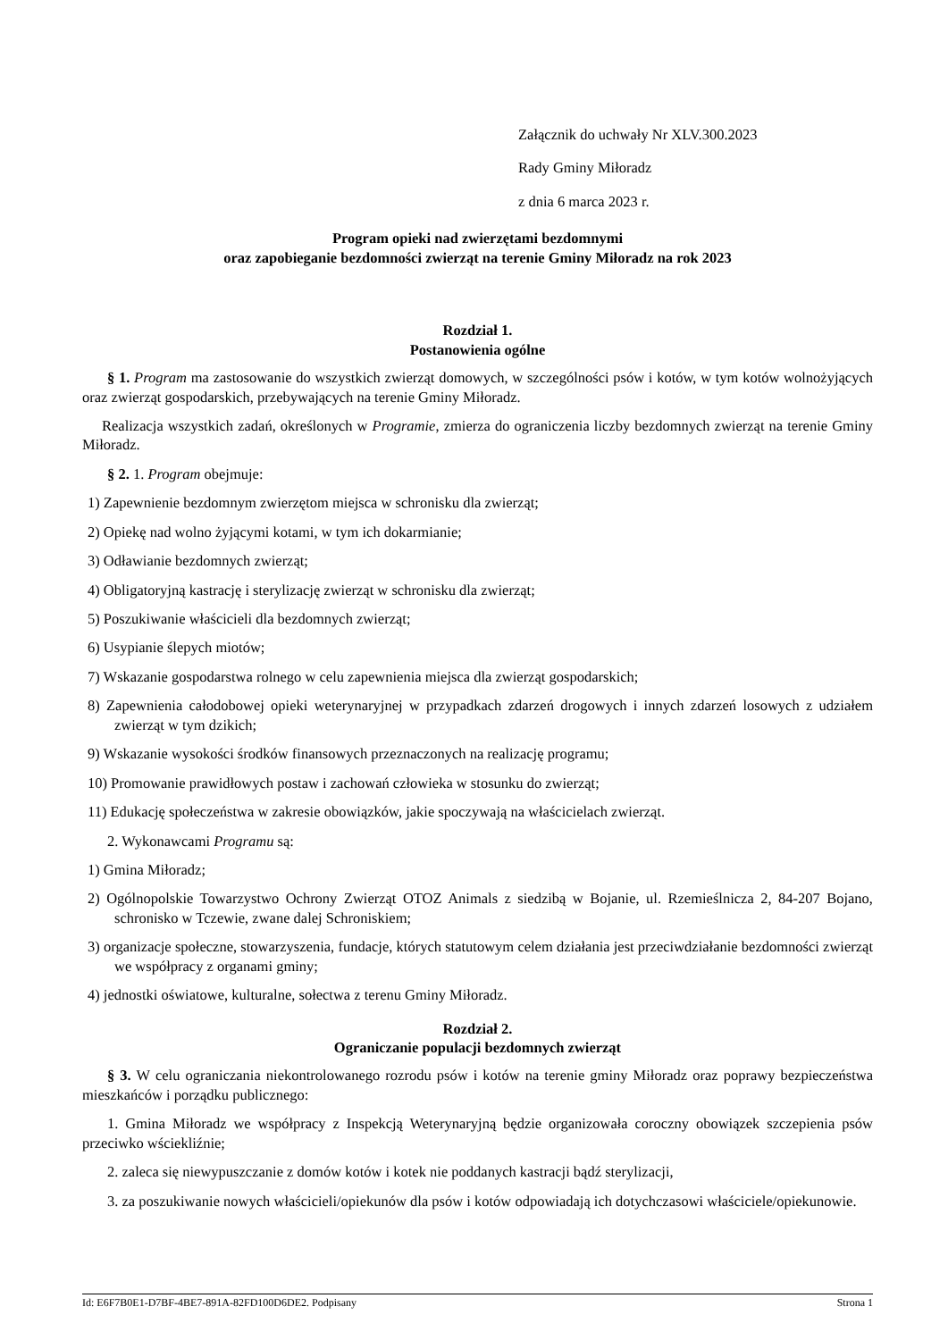Załącznik do uchwały Nr XLV.300.2023
Rady Gminy Miłoradz
z dnia 6 marca 2023 r.
Program opieki nad zwierzętami bezdomnymi
oraz zapobieganie bezdomności zwierząt na terenie Gminy Miłoradz na rok 2023
Rozdział 1.
Postanowienia ogólne
§ 1. Program ma zastosowanie do wszystkich zwierząt domowych, w szczególności psów i kotów, w tym kotów wolnożyjących oraz zwierząt gospodarskich, przebywających na terenie Gminy Miłoradz.
Realizacja wszystkich zadań, określonych w Programie, zmierza do ograniczenia liczby bezdomnych zwierząt na terenie Gminy Miłoradz.
§ 2. 1. Program obejmuje:
1) Zapewnienie bezdomnym zwierzętom miejsca w schronisku dla zwierząt;
2) Opiekę nad wolno żyjącymi kotami, w tym ich dokarmianie;
3) Odławianie bezdomnych zwierząt;
4) Obligatoryjną kastrację i sterylizację zwierząt w schronisku dla zwierząt;
5) Poszukiwanie właścicieli dla bezdomnych zwierząt;
6) Usypianie ślepych miotów;
7) Wskazanie gospodarstwa rolnego w celu zapewnienia miejsca dla zwierząt gospodarskich;
8) Zapewnienia całodobowej opieki weterynaryjnej w przypadkach zdarzeń drogowych i innych zdarzeń losowych z udziałem zwierząt w tym dzikich;
9) Wskazanie wysokości środków finansowych przeznaczonych na realizację programu;
10) Promowanie prawidłowych postaw i zachowań człowieka w stosunku do zwierząt;
11) Edukację społeczeństwa w zakresie obowiązków, jakie spoczywają na właścicielach zwierząt.
2. Wykonawcami Programu są:
1) Gmina Miłoradz;
2) Ogólnopolskie Towarzystwo Ochrony Zwierząt OTOZ Animals z siedzibą w Bojanie, ul. Rzemieślnicza 2, 84-207 Bojano, schronisko w Tczewie, zwane dalej Schroniskiem;
3) organizacje społeczne, stowarzyszenia, fundacje, których statutowym celem działania jest przeciwdziałanie bezdomności zwierząt we współpracy z organami gminy;
4) jednostki oświatowe, kulturalne, sołectwa z terenu Gminy Miłoradz.
Rozdział 2.
Ograniczanie populacji bezdomnych zwierząt
§ 3. W celu ograniczania niekontrolowanego rozrodu psów i kotów na terenie gminy Miłoradz oraz poprawy bezpieczeństwa mieszkańców i porządku publicznego:
1. Gmina Miłoradz we współpracy z Inspekcją Weterynaryjną będzie organizowała coroczny obowiązek szczepienia psów przeciwko wściekliźnie;
2. zaleca się niewypuszczanie z domów kotów i kotek nie poddanych kastracji bądź sterylizacji,
3. za poszukiwanie nowych właścicieli/opiekunów dla psów i kotów odpowiadają ich dotychczasowi właściciele/opiekunowie.
Id: E6F7B0E1-D7BF-4BE7-891A-82FD100D6DE2. Podpisany Strona 1